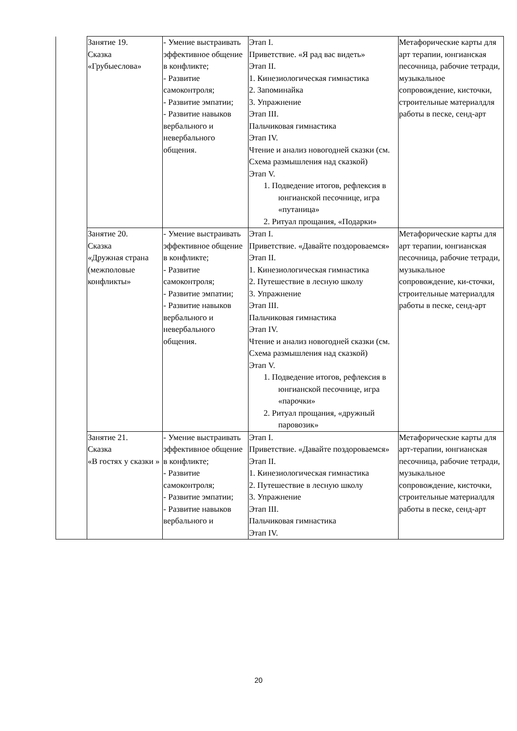| | Занятие 19. Сказка «Грубыеслова» | - Умение выстраивать эффективное общение в конфликте; - Развитие самоконтроля; - Развитие эмпатии; - Развитие навыков вербального и невербального общения. | Этап I. Приветствие. «Я рад вас видеть» Этап II. 1. Кинезиологическая гимнастика 2. Запоминайка 3. Упражнение Этап III. Пальчиковая гимнастика Этап IV. Чтение и анализ новогодней сказки (см. Схема размышления над сказкой) Этап V. 1. Подведение итогов, рефлексия в юнгианской песочнице, игра «путаница» 2. Ритуал прощания, «Подарки» | Метафорические карты для арт терапии, юнгианская песочница, рабочие тетради, музыкальное сопровождение, кисточки, строительные материалдля работы в песке, сенд-арт |
| | Занятие 20. Сказка «Дружная страна (межполовые конфликты» | - Умение выстраивать эффективное общение в конфликте; - Развитие самоконтроля; - Развитие эмпатии; - Развитие навыков вербального и невербального общения. | Этап I. Приветствие. «Давайте поздороваемся» Этап II. 1. Кинезиологическая гимнастика 2. Путешествие в лесную школу 3. Упражнение Этап III. Пальчиковая гимнастика Этап IV. Чтение и анализ новогодней сказки (см. Схема размышления над сказкой) Этап V. 1. Подведение итогов, рефлексия в юнгианской песочнице, игра «парочки» 2. Ритуал прощания, «дружный паровозик» | Метафорические карты для арт терапии, юнгианская песочница, рабочие тетради, музыкальное сопровождение, ки-сточки, строительные материалдля работы в песке, сенд-арт |
| | Занятие 21. Сказка «В гостях у сказки » | - Умение выстраивать эффективное общение в конфликте; - Развитие самоконтроля; - Развитие эмпатии; - Развитие навыков вербального и | Этап I. Приветствие. «Давайте поздороваемся» Этап II. 1. Кинезиологическая гимнастика 2. Путешествие в лесную школу 3. Упражнение Этап III. Пальчиковая гимнастика Этап IV. | Метафорические карты для арт-терапии, юнгианская песочница, рабочие тетради, музыкальное сопровождение, кисточки, строительные материалдля работы в песке, сенд-арт |
20